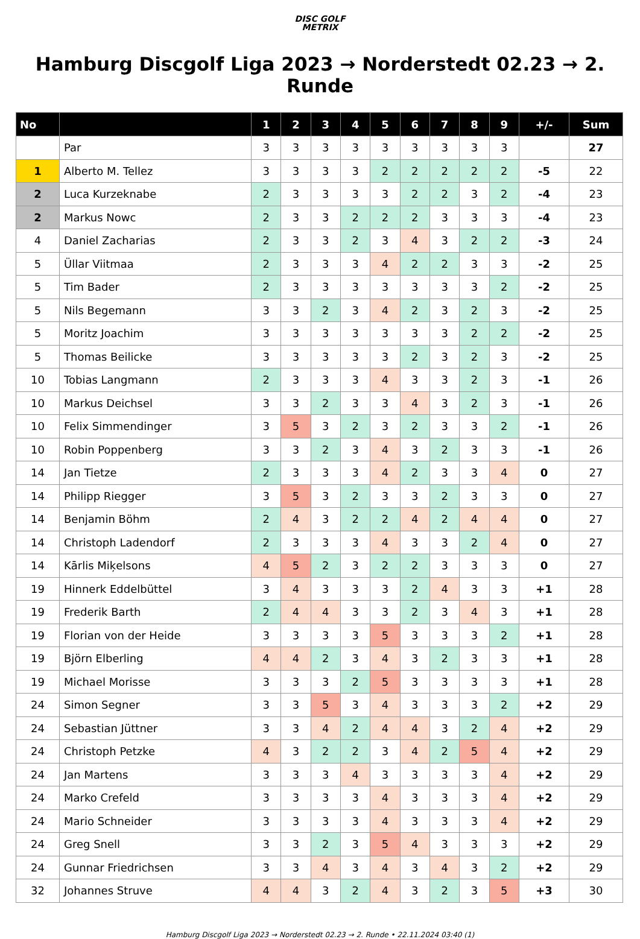DISC GOLF
METRIX
Hamburg Discgolf Liga 2023 → Norderstedt 02.23 → 2. Runde
| No | | 1 | 2 | 3 | 4 | 5 | 6 | 7 | 8 | 9 | +/- | Sum |
| --- | --- | --- | --- | --- | --- | --- | --- | --- | --- | --- | --- | --- |
| | Par | 3 | 3 | 3 | 3 | 3 | 3 | 3 | 3 | 3 | | 27 |
| 1 | Alberto M. Tellez | 3 | 3 | 3 | 3 | 2 | 2 | 2 | 2 | 2 | -5 | 22 |
| 2 | Luca Kurzeknabe | 2 | 3 | 3 | 3 | 3 | 2 | 2 | 3 | 2 | -4 | 23 |
| 2 | Markus Nowc | 2 | 3 | 3 | 2 | 2 | 2 | 3 | 3 | 3 | -4 | 23 |
| 4 | Daniel Zacharias | 2 | 3 | 3 | 2 | 3 | 4 | 3 | 2 | 2 | -3 | 24 |
| 5 | Üllar Viitmaa | 2 | 3 | 3 | 3 | 4 | 2 | 2 | 3 | 3 | -2 | 25 |
| 5 | Tim Bader | 2 | 3 | 3 | 3 | 3 | 3 | 3 | 3 | 2 | -2 | 25 |
| 5 | Nils Begemann | 3 | 3 | 2 | 3 | 4 | 2 | 3 | 2 | 3 | -2 | 25 |
| 5 | Moritz Joachim | 3 | 3 | 3 | 3 | 3 | 3 | 3 | 2 | 2 | -2 | 25 |
| 5 | Thomas Beilicke | 3 | 3 | 3 | 3 | 3 | 2 | 3 | 2 | 3 | -2 | 25 |
| 10 | Tobias Langmann | 2 | 3 | 3 | 3 | 4 | 3 | 3 | 2 | 3 | -1 | 26 |
| 10 | Markus Deichsel | 3 | 3 | 2 | 3 | 3 | 4 | 3 | 2 | 3 | -1 | 26 |
| 10 | Felix Simmendinger | 3 | 5 | 3 | 2 | 3 | 2 | 3 | 3 | 2 | -1 | 26 |
| 10 | Robin Poppenberg | 3 | 3 | 2 | 3 | 4 | 3 | 2 | 3 | 3 | -1 | 26 |
| 14 | Jan Tietze | 2 | 3 | 3 | 3 | 4 | 2 | 3 | 3 | 4 | 0 | 27 |
| 14 | Philipp Riegger | 3 | 5 | 3 | 2 | 3 | 3 | 2 | 3 | 3 | 0 | 27 |
| 14 | Benjamin Böhm | 2 | 4 | 3 | 2 | 2 | 4 | 2 | 4 | 4 | 0 | 27 |
| 14 | Christoph Ladendorf | 2 | 3 | 3 | 3 | 4 | 3 | 3 | 2 | 4 | 0 | 27 |
| 14 | Kārlis Miķelsons | 4 | 5 | 2 | 3 | 2 | 2 | 3 | 3 | 3 | 0 | 27 |
| 19 | Hinnerk Eddelbüttel | 3 | 4 | 3 | 3 | 3 | 2 | 4 | 3 | 3 | +1 | 28 |
| 19 | Frederik Barth | 2 | 4 | 4 | 3 | 3 | 2 | 3 | 4 | 3 | +1 | 28 |
| 19 | Florian von der Heide | 3 | 3 | 3 | 3 | 5 | 3 | 3 | 3 | 2 | +1 | 28 |
| 19 | Björn Elberling | 4 | 4 | 2 | 3 | 4 | 3 | 2 | 3 | 3 | +1 | 28 |
| 19 | Michael Morisse | 3 | 3 | 3 | 2 | 5 | 3 | 3 | 3 | 3 | +1 | 28 |
| 24 | Simon Segner | 3 | 3 | 5 | 3 | 4 | 3 | 3 | 3 | 2 | +2 | 29 |
| 24 | Sebastian Jüttner | 3 | 3 | 4 | 2 | 4 | 4 | 3 | 2 | 4 | +2 | 29 |
| 24 | Christoph Petzke | 4 | 3 | 2 | 2 | 3 | 4 | 2 | 5 | 4 | +2 | 29 |
| 24 | Jan Martens | 3 | 3 | 3 | 4 | 3 | 3 | 3 | 3 | 4 | +2 | 29 |
| 24 | Marko Crefeld | 3 | 3 | 3 | 3 | 4 | 3 | 3 | 3 | 4 | +2 | 29 |
| 24 | Mario Schneider | 3 | 3 | 3 | 3 | 4 | 3 | 3 | 3 | 4 | +2 | 29 |
| 24 | Greg Snell | 3 | 3 | 2 | 3 | 5 | 4 | 3 | 3 | 3 | +2 | 29 |
| 24 | Gunnar Friedrichsen | 3 | 3 | 4 | 3 | 4 | 3 | 4 | 3 | 2 | +2 | 29 |
| 32 | Johannes Struve | 4 | 4 | 3 | 2 | 4 | 3 | 2 | 3 | 5 | +3 | 30 |
Hamburg Discgolf Liga 2023 → Norderstedt 02.23 → 2. Runde • 22.11.2024 03:40 (1)